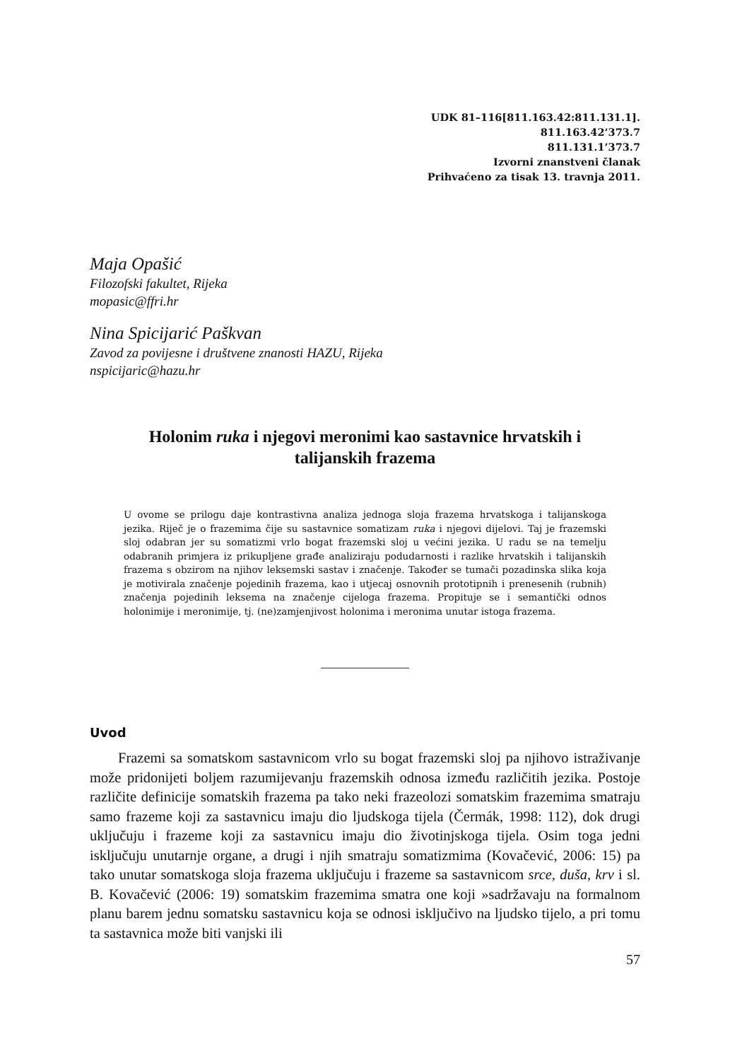UDK 81–116[811.163.42:811.131.1].
811.163.42’373.7
811.131.1’373.7
Izvorni znanstveni članak
Prihvaćeno za tisak 13. travnja 2011.
Maja Opašić
Filozofski fakultet, Rijeka
mopasic@ffri.hr
Nina Spicijarić Paškvan
Zavod za povijesne i društvene znanosti HAZU, Rijeka
nspicijaric@hazu.hr
Holonim ruka i njegovi meronimi kao sastavnice hrvatskih i
talijanskih frazema
U ovome se prilogu daje kontrastivna analiza jednoga sloja frazema hrvatskoga i talijanskoga jezika. Riječ je o frazemima čije su sastavnice somatizam ruka i njegovi dijelovi. Taj je frazemski sloj odabran jer su somatizmi vrlo bogat frazemski sloj u većini jezika. U radu se na temelju odabranih primjera iz prikupljene građe analiziraju podudarnosti i razlike hrvatskih i talijanskih frazema s obzirom na njihov leksemski sastav i značenje. Također se tumači pozadinska slika koja je motivirala značenje pojedinih frazema, kao i utjecaj osnovnih prototipnih i prenesenih (rubnih) značenja pojedinih leksema na značenje cijeloga frazema. Propituje se i semantički odnos holonimije i meronimije, tj. (ne)zamjenjivost holonima i meronima unutar istoga frazema.
Uvod
Frazemi sa somatskom sastavnicom vrlo su bogat frazemski sloj pa njihovo istraživanje može pridonijeti boljem razumijevanju frazemskih odnosa između različitih jezika. Postoje različite definicije somatskih frazema pa tako neki frazeolozi somatskim frazemima smatraju samo frazeme koji za sastavnicu imaju dio ljudskoga tijela (Čermák, 1998: 112), dok drugi uključuju i frazeme koji za sastavnicu imaju dio životinjskoga tijela. Osim toga jedni isključuju unutarnje organe, a drugi i njih smatraju somatizmima (Kovačević, 2006: 15) pa tako unutar somatskoga sloja frazema uključuju i frazeme sa sastavnicom srce, duša, krv i sl. B. Kovačević (2006: 19) somatskim frazemima smatra one koji »sadržavaju na formalnom planu barem jednu somatsku sastavnicu koja se odnosi isključivo na ljudsko tijelo, a pri tomu ta sastavnica može biti vanjski ili
57